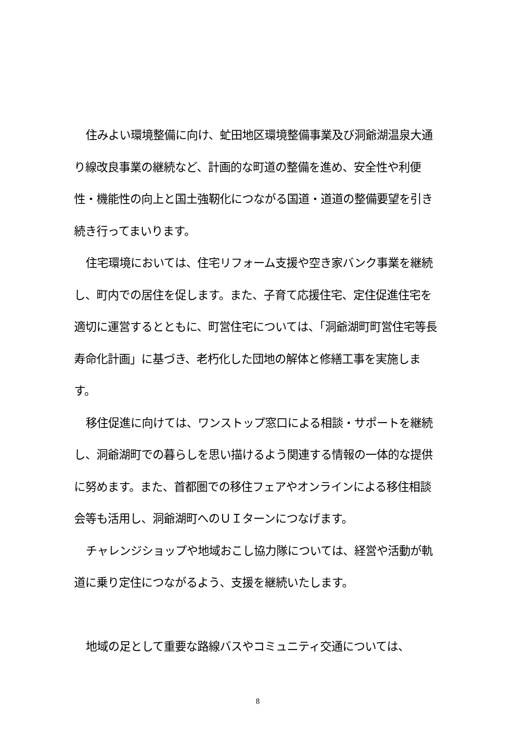住みよい環境整備に向け、虻田地区環境整備事業及び洞爺湖温泉大通り線改良事業の継続など、計画的な町道の整備を進め、安全性や利便性・機能性の向上と国土強靭化につながる国道・道道の整備要望を引き続き行ってまいります。
住宅環境においては、住宅リフォーム支援や空き家バンク事業を継続し、町内での居住を促します。また、子育て応援住宅、定住促進住宅を適切に運営するとともに、町営住宅については、「洞爺湖町町営住宅等長寿命化計画」に基づき、老朽化した団地の解体と修繕工事を実施します。
移住促進に向けては、ワンストップ窓口による相談・サポートを継続し、洞爺湖町での暮らしを思い描けるよう関連する情報の一体的な提供に努めます。また、首都圏での移住フェアやオンラインによる移住相談会等も活用し、洞爺湖町へのＵＩターンにつなげます。
チャレンジショップや地域おこし協力隊については、経営や活動が軌道に乗り定住につながるよう、支援を継続いたします。
地域の足として重要な路線バスやコミュニティ交通については、
8